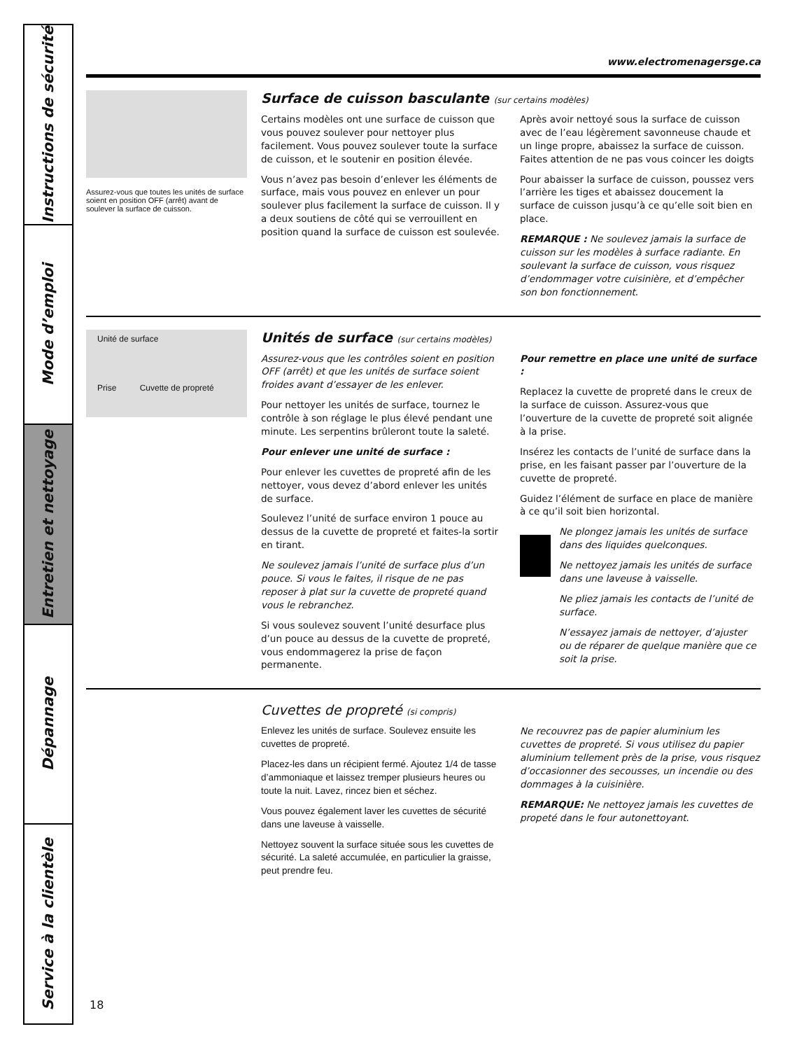Instructions de sécurité
Mode d’emploi
Entretien et nettoyage
Dépannage
Service à la clientèle
www.electromenagersge.ca
Assurez-vous que toutes les unités de surface soient en position OFF (arrêt) avant de soulever la surface de cuisson.
Surface de cuisson basculante (sur certains modèles)
Certains modèles ont une surface de cuisson que vous pouvez soulever pour nettoyer plus facilement. Vous pouvez soulever toute la surface de cuisson, et le soutenir en position élevée.
Vous n’avez pas besoin d’enlever les éléments de surface, mais vous pouvez en enlever un pour soulever plus facilement la surface de cuisson. Il y a deux soutiens de côté qui se verrouillent en position quand la surface de cuisson est soulevée.
Après avoir nettoyé sous la surface de cuisson avec de l’eau légèrement savonneuse chaude et un linge propre, abaissez la surface de cuisson. Faites attention de ne pas vous coincer les doigts
Pour abaisser la surface de cuisson, poussez vers l’arrière les tiges et abaissez doucement la surface de cuisson jusqu’à ce qu’elle soit bien en place.
REMARQUE : Ne soulevez jamais la surface de cuisson sur les modèles à surface radiante. En soulevant la surface de cuisson, vous risquez d’endommager votre cuisinière, et d’empêcher son bon fonctionnement.
Unité de surface
Prise Cuvette de propreté
Unités de surface (sur certains modèles)
Assurez-vous que les contrôles soient en position OFF (arrêt) et que les unités de surface soient froides avant d’essayer de les enlever.
Pour nettoyer les unités de surface, tournez le contrôle à son réglage le plus élevé pendant une minute. Les serpentins brûleront toute la saleté.
Pour enlever une unité de surface :
Pour enlever les cuvettes de propreté afin de les nettoyer, vous devez d’abord enlever les unités de surface.
Soulevez l’unité de surface environ 1 pouce au dessus de la cuvette de propreté et faites-la sortir en tirant.
Ne soulevez jamais l’unité de surface plus d’un pouce. Si vous le faites, il risque de ne pas reposer à plat sur la cuvette de propreté quand vous le rebranchez.
Si vous soulevez souvent l’unité desurface plus d’un pouce au dessus de la cuvette de propreté, vous endommagerez la prise de façon permanente.
Pour remettre en place une unité de surface :
Replacez la cuvette de propreté dans le creux de la surface de cuisson. Assurez-vous que l’ouverture de la cuvette de propreté soit alignée à la prise.
Insérez les contacts de l’unité de surface dans la prise, en les faisant passer par l’ouverture de la cuvette de propreté.
Guidez l’élément de surface en place de manière à ce qu’il soit bien horizontal.
Ne plongez jamais les unités de surface dans des liquides quelconques.
Ne nettoyez jamais les unités de surface dans une laveuse à vaisselle.
Ne pliez jamais les contacts de l’unité de surface.
N’essayez jamais de nettoyer, d’ajuster ou de réparer de quelque manière que ce soit la prise.
Cuvettes de propreté (si compris)
Enlevez les unités de surface. Soulevez ensuite les cuvettes de propreté.
Placez-les dans un récipient fermé. Ajoutez 1/4 de tasse d’ammoniaque et laissez tremper plusieurs heures ou toute la nuit. Lavez, rincez bien et séchez.
Vous pouvez également laver les cuvettes de sécurité dans une laveuse à vaisselle.
Nettoyez souvent la surface située sous les cuvettes de sécurité. La saleté accumulée, en particulier la graisse, peut prendre feu.
Ne recouvrez pas de papier aluminium les cuvettes de propreté. Si vous utilisez du papier aluminium tellement près de la prise, vous risquez d’occasionner des secousses, un incendie ou des dommages à la cuisinière.
REMARQUE: Ne nettoyez jamais les cuvettes de propeté dans le four autonettoyant.
18